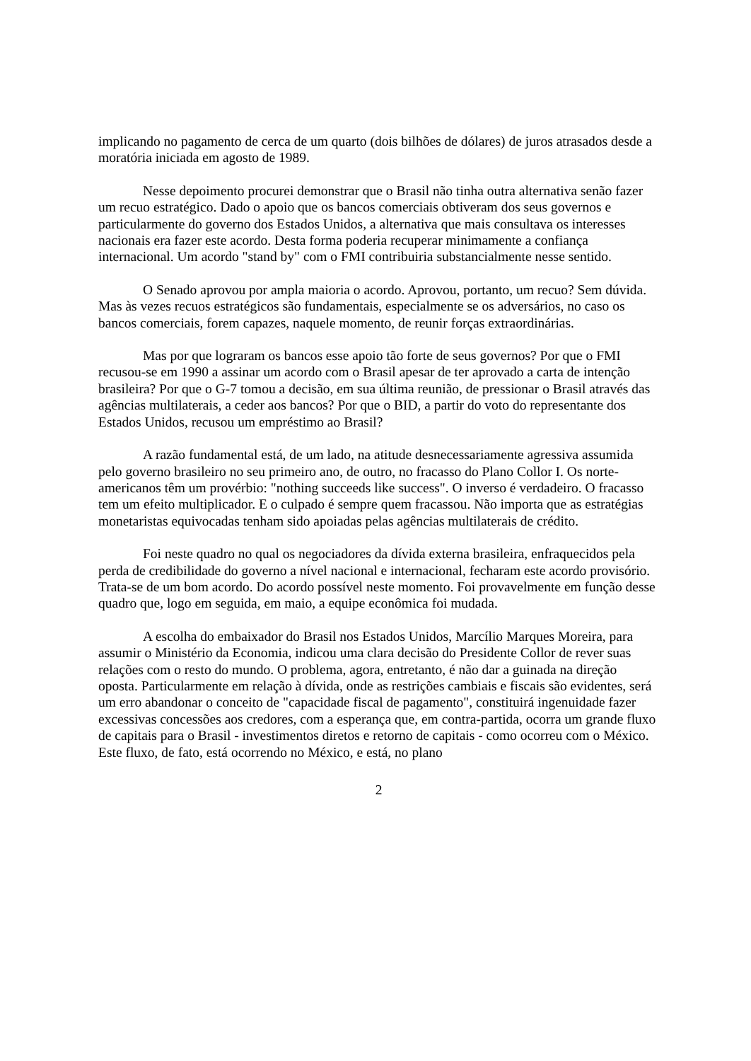implicando no pagamento de cerca de um quarto (dois bilhões de dólares) de juros atrasados desde a moratória iniciada em agosto de 1989.
Nesse depoimento procurei demonstrar que o Brasil não tinha outra alternativa senão fazer um recuo estratégico. Dado o apoio que os bancos comerciais obtiveram dos seus governos e particularmente do governo dos Estados Unidos, a alternativa que mais consultava os interesses nacionais era fazer este acordo. Desta forma poderia recuperar minimamente a confiança internacional. Um acordo "stand by" com o FMI contribuiria substancialmente nesse sentido.
O Senado aprovou por ampla maioria o acordo. Aprovou, portanto, um recuo? Sem dúvida. Mas às vezes recuos estratégicos são fundamentais, especialmente se os adversários, no caso os bancos comerciais, forem capazes, naquele momento, de reunir forças extraordinárias.
Mas por que lograram os bancos esse apoio tão forte de seus governos? Por que o FMI recusou-se em 1990 a assinar um acordo com o Brasil apesar de ter aprovado a carta de intenção brasileira? Por que o G-7 tomou a decisão, em sua última reunião, de pressionar o Brasil através das agências multilaterais, a ceder aos bancos? Por que o BID, a partir do voto do representante dos Estados Unidos, recusou um empréstimo ao Brasil?
A razão fundamental está, de um lado, na atitude desnecessariamente agressiva assumida pelo governo brasileiro no seu primeiro ano, de outro, no fracasso do Plano Collor I. Os norte-americanos têm um provérbio: "nothing succeeds like success". O inverso é verdadeiro. O fracasso tem um efeito multiplicador. E o culpado é sempre quem fracassou. Não importa que as estratégias monetaristas equivocadas tenham sido apoiadas pelas agências multilaterais de crédito.
Foi neste quadro no qual os negociadores da dívida externa brasileira, enfraquecidos pela perda de credibilidade do governo a nível nacional e internacional, fecharam este acordo provisório. Trata-se de um bom acordo. Do acordo possível neste momento. Foi provavelmente em função desse quadro que, logo em seguida, em maio, a equipe econômica foi mudada.
A escolha do embaixador do Brasil nos Estados Unidos, Marcílio Marques Moreira, para assumir o Ministério da Economia, indicou uma clara decisão do Presidente Collor de rever suas relações com o resto do mundo. O problema, agora, entretanto, é não dar a guinada na direção oposta. Particularmente em relação à dívida, onde as restrições cambiais e fiscais são evidentes, será um erro abandonar o conceito de "capacidade fiscal de pagamento", constituirá ingenuidade fazer excessivas concessões aos credores, com a esperança que, em contra-partida, ocorra um grande fluxo de capitais para o Brasil - investimentos diretos e retorno de capitais - como ocorreu com o México. Este fluxo, de fato, está ocorrendo no México, e está, no plano
2